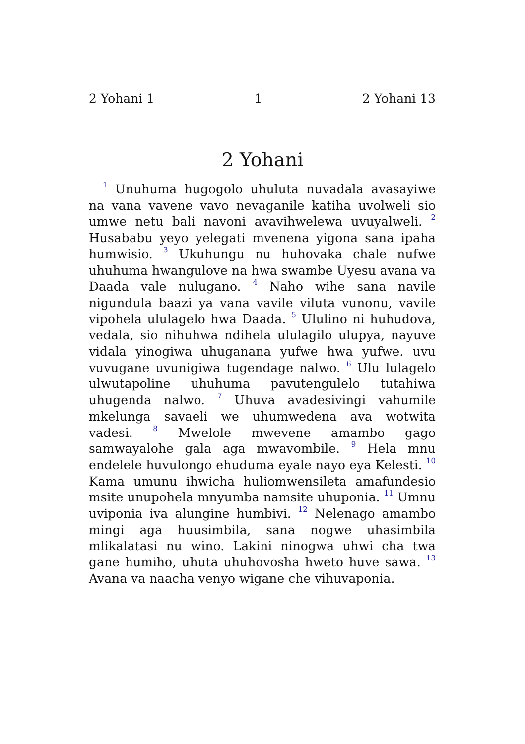2 Yohani 1 1 2 Yohani 13
2 Yohani
<sup>1</sup> Unuhuma hugogolo uhuluta nuvadala avasayiwe na vana vavene vavo nevaganile katiha uvolweli sio umwe netu bali navoni avavihwelewa uvuyalweli. <sup>2</sup> Husababu yeyo yelegati mvenena yigona sana ipaha humwisio. <sup>3</sup> Ukuhungu nu huhovaka chale nufwe uhuhuma hwangulove na hwa swambe Uyesu avana va Daada vale nulugano. <sup>4</sup> Naho wihe sana navile nigundula baazi ya vana vavile viluta vunonu, vavile vipohela ululagelo hwa Daada. <sup>5</sup> Ululino ni huhudova, vedala, sio nihuhwa ndihela ululagilo ulupya, nayuve vidala yinogiwa uhuganana yufwe hwa yufwe. uvu vuvugane uvunigiwa tugendage nalwo. <sup>6</sup> Ulu lulagelo ulwutapoline uhuhuma pavutengulelo tutahiwa uhugenda nalwo. <sup>7</sup> Uhuva avadesivingi vahumile mkelunga savaeli we uhumwedena ava wotwita vadesi. <sup>8</sup> Mwelole mwevene amambo gago samwayalohe gala aga mwavombile. <sup>9</sup> Hela mnu endelele huvulongo ehuduma eyale nayo eya Kelesti. <sup>10</sup> Kama umunu ihwicha huliomwensileta amafundesio msite unupohela mnyumba namsite uhuponia. <sup>11</sup> Umnu uviponia iva alungine humbivi. <sup>12</sup> Nelenago amambo mingi aga huusimbila, sana nogwe uhasimbila mlikalatasi nu wino. Lakini ninogwa uhwi cha twa gane humiho, uhuta uhuhovosha hweto huve sawa. <sup>13</sup> Avana va naacha venyo wigane che vihuvaponia.